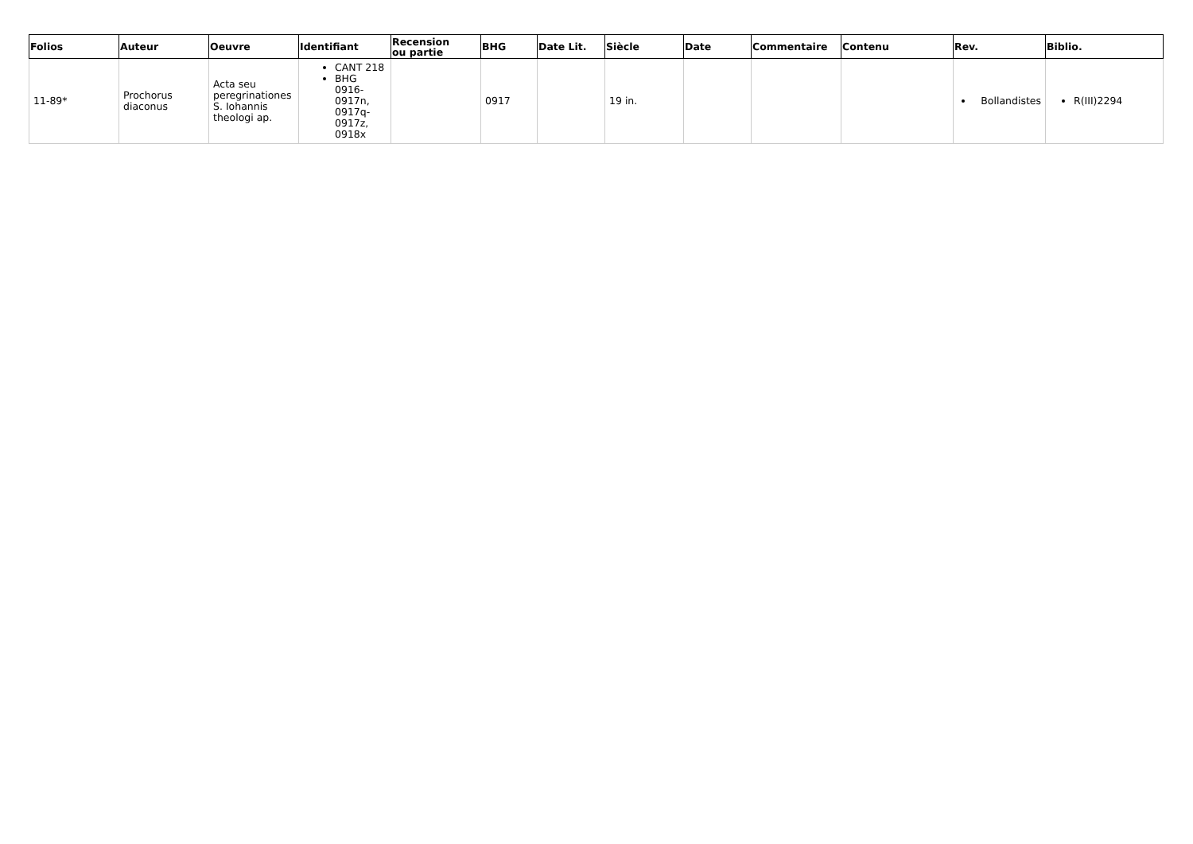| Folios | Auteur | Oeuvre | Identifiant | Recension ou partie | BHG | Date Lit. | Siècle | Date | Commentaire | Contenu | Rev. | Biblio. |
| --- | --- | --- | --- | --- | --- | --- | --- | --- | --- | --- | --- | --- |
| 11-89* | Prochorus diaconus | Acta seu peregrinationes S. Iohannis theologi ap. | CANT 218 BHG 0916-0917n, 0917q-0917z, 0918x | | 0917 | | 19 in. | | | | Bollandistes | R(III)2294 |